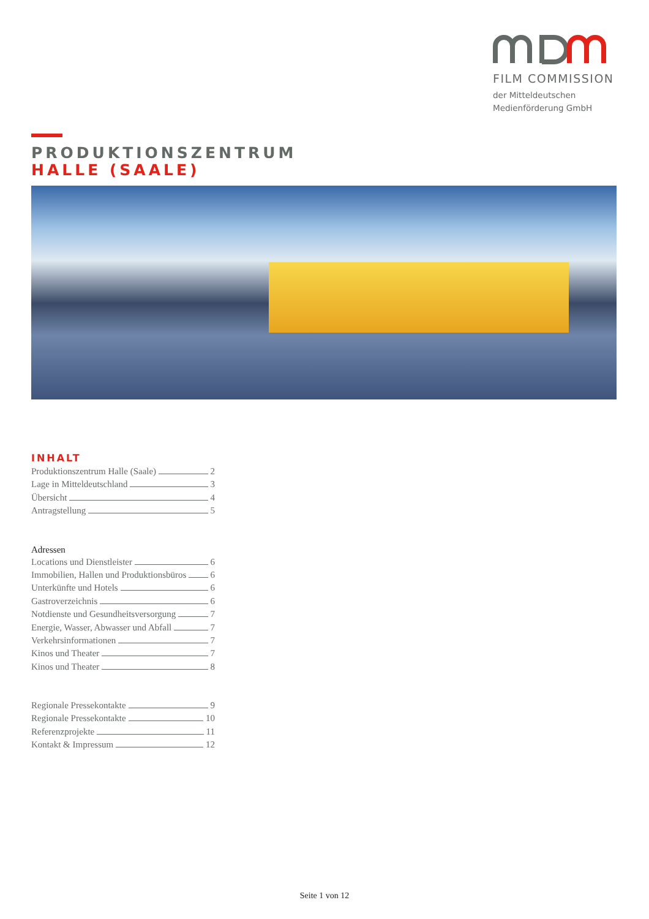FILM COMMISSION
der Mitteldeutschen
Medienförderung GmbH
PRODUKTIONSZENTRUM
HALLE (SAALE)
INHALT
Produktionszentrum Halle (Saale) 2
Lage in Mitteldeutschland 3
Übersicht 4
Antragstellung 5
Adressen
Locations und Dienstleister 6
Immobilien, Hallen und Produktionsbüros 6
Unterkünfte und Hotels 6
Gastroverzeichnis 6
Notdienste und Gesundheitsversorgung 7
Energie, Wasser, Abwasser und Abfall 7
Verkehrsinformationen 7
Kinos und Theater 7
Kinos und Theater 8
Regionale Pressekontakte 9
Regionale Pressekontakte 10
Referenzprojekte 11
Kontakt & Impressum 12
Seite 1 von 12